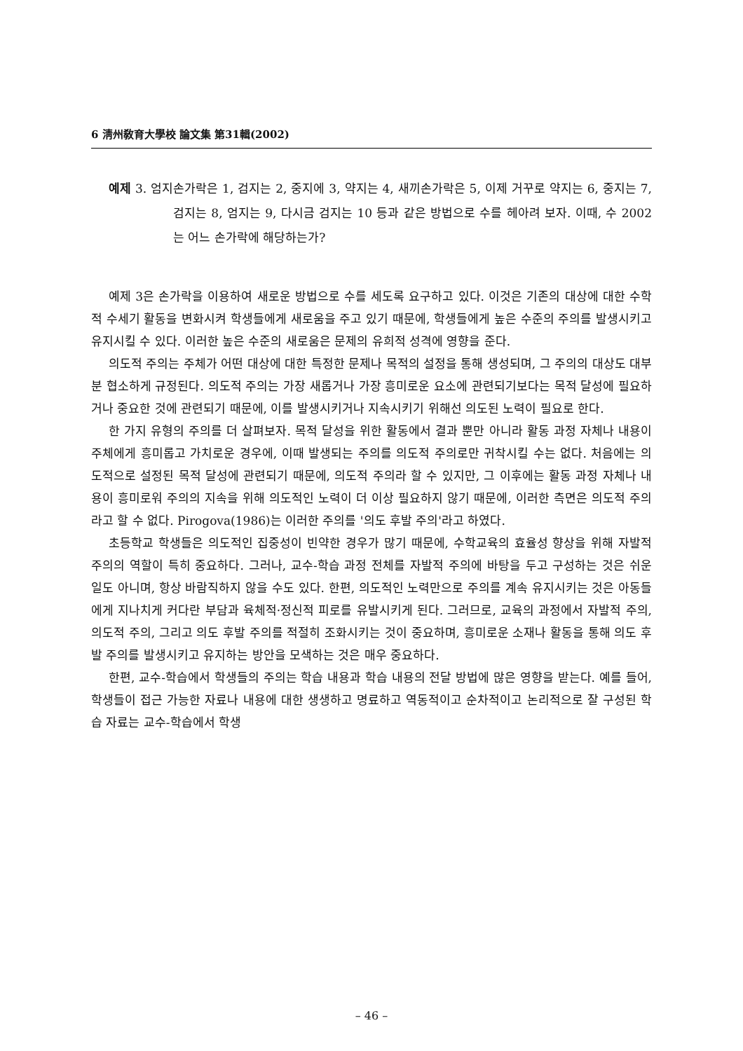6 淸州敎育大學校 論文集 第31輯(2002)
예제 3. 엄지손가락은 1, 검지는 2, 중지에 3, 약지는 4, 새끼손가락은 5, 이제 거꾸로 약지는 6, 중지는 7, 검지는 8, 엄지는 9, 다시금 검지는 10 등과 같은 방법으로 수를 헤아려 보자. 이때, 수 2002는 어느 손가락에 해당하는가?
예제 3은 손가락을 이용하여 새로운 방법으로 수를 세도록 요구하고 있다. 이것은 기존의 대상에 대한 수학적 수세기 활동을 변화시켜 학생들에게 새로움을 주고 있기 때문에, 학생들에게 높은 수준의 주의를 발생시키고 유지시킬 수 있다. 이러한 높은 수준의 새로움은 문제의 유희적 성격에 영향을 준다.
의도적 주의는 주체가 어떤 대상에 대한 특정한 문제나 목적의 설정을 통해 생성되며, 그 주의의 대상도 대부분 협소하게 규정된다. 의도적 주의는 가장 새롭거나 가장 흥미로운 요소에 관련되기보다는 목적 달성에 필요하거나 중요한 것에 관련되기 때문에, 이를 발생시키거나 지속시키기 위해선 의도된 노력이 필요로 한다.
한 가지 유형의 주의를 더 살펴보자. 목적 달성을 위한 활동에서 결과 뿐만 아니라 활동 과정 자체나 내용이 주체에게 흥미롭고 가치로운 경우에, 이때 발생되는 주의를 의도적 주의로만 귀착시킬 수는 없다. 처음에는 의도적으로 설정된 목적 달성에 관련되기 때문에, 의도적 주의라 할 수 있지만, 그 이후에는 활동 과정 자체나 내용이 흥미로워 주의의 지속을 위해 의도적인 노력이 더 이상 필요하지 않기 때문에, 이러한 측면은 의도적 주의라고 할 수 없다. Pirogova(1986)는 이러한 주의를 '의도 후발 주의'라고 하였다.
초등학교 학생들은 의도적인 집중성이 빈약한 경우가 많기 때문에, 수학교육의 효율성 향상을 위해 자발적 주의의 역할이 특히 중요하다. 그러나, 교수-학습 과정 전체를 자발적 주의에 바탕을 두고 구성하는 것은 쉬운 일도 아니며, 항상 바람직하지 않을 수도 있다. 한편, 의도적인 노력만으로 주의를 계속 유지시키는 것은 아동들에게 지나치게 커다란 부담과 육체적·정신적 피로를 유발시키게 된다. 그러므로, 교육의 과정에서 자발적 주의, 의도적 주의, 그리고 의도 후발 주의를 적절히 조화시키는 것이 중요하며, 흥미로운 소재나 활동을 통해 의도 후발 주의를 발생시키고 유지하는 방안을 모색하는 것은 매우 중요하다.
한편, 교수-학습에서 학생들의 주의는 학습 내용과 학습 내용의 전달 방법에 많은 영향을 받는다. 예를 들어, 학생들이 접근 가능한 자료나 내용에 대한 생생하고 명료하고 역동적이고 순차적이고 논리적으로 잘 구성된 학습 자료는 교수-학습에서 학생
– 46 –